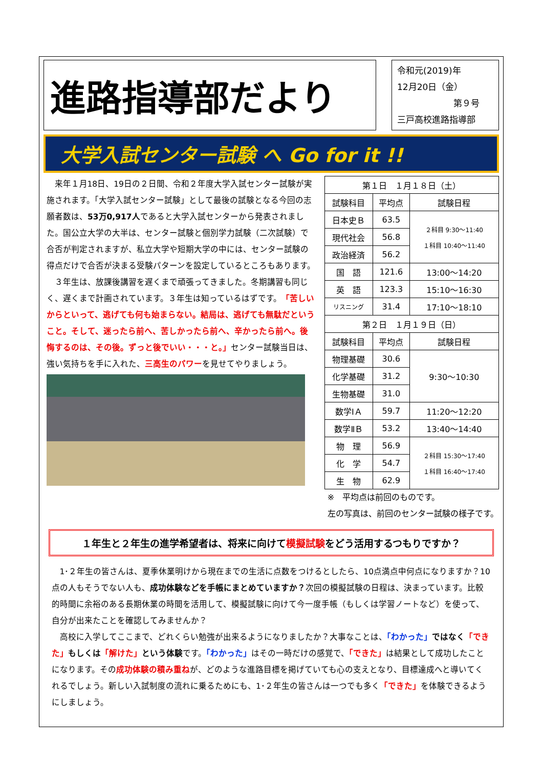進路指導部だより
令和元(2019)年
12月20日（金）
第９号
三戸高校進路指導部
大学入試センター試験 へ Go for it !!
来年１月18日、19日の２日間、令和２年度大学入試センター試験が実施されます。「大学入試センター試験」として最後の試験となる今回の志願者数は、53万0,917人であると大学入試センターから発表されました。国公立大学の大半は、センター試験と個別学力試験（二次試験）で合否が判定されますが、私立大学や短期大学の中には、センター試験の得点だけで合否が決まる受験パターンを設定しているところもあります。
３年生は、放課後講習を遅くまで頑張ってきました。冬期講習も同じく、遅くまで計画されています。３年生は知っているはずです。「苦しいからといって、逃げても何も始まらない。結局は、逃げても無駄だということ。そして、迷ったら前へ、苦しかったら前へ、辛かったら前へ。後悔するのは、その後。ずっと後でいい・・・と。」センター試験当日は、強い気持ちを手に入れた、三高生のパワーを見せてやりましょう。
| 第１日 １月１８日（土） | | |
| 試験科目 | 平均点 | 試験日程 |
| 日本史Ｂ | 63.5 | ２科目 9:30〜11:40 １科目 10:40〜11:40 |
| 現代社会 | 56.8 | |
| 政治経済 | 56.2 | |
| 国 語 | 121.6 | 13:00〜14:20 |
| 英 語 | 123.3 | 15:10〜16:30 |
| リスニング | 31.4 | 17:10〜18:10 |
| 第２日 １月１９日（日） | | |
| 試験科目 | 平均点 | 試験日程 |
| 物理基礎 | 30.6 | 9:30〜10:30 |
| 化学基礎 | 31.2 | |
| 生物基礎 | 31.0 | |
| 数学ⅠＡ | 59.7 | 11:20〜12:20 |
| 数学ⅡＢ | 53.2 | 13:40〜14:40 |
| 物 理 | 56.9 | ２科目 15:30〜17:40 １科目 16:40〜17:40 |
| 化 学 | 54.7 | |
| 生 物 | 62.9 | |
※　平均点は前回のものです。
左の写真は、前回のセンター試験の様子です。
１年生と２年生の進学希望者は、将来に向けて模擬試験をどう活用するつもりですか？
1･２年生の皆さんは、夏季休業明けから現在までの生活に点数をつけるとしたら、10点満点中何点になりますか？10点の人もそうでない人も、成功体験などを手帳にまとめていますか？次回の模擬試験の日程は、決まっています。比較的時間に余裕のある長期休業の時間を活用して、模擬試験に向けて今一度手帳（もしくは学習ノートなど）を使って、自分が出来たことを確認してみませんか？
高校に入学してここまで、どれくらい勉強が出来るようになりましたか？大事なことは、「わかった」ではなく「できた」もしくは「解けた」という体験です。「わかった」はその一時だけの感覚で、「できた」は結果として成功したことになります。その成功体験の積み重ねが、どのような進路目標を掲げていても心の支えとなり、目標達成へと導いてくれるでしょう。新しい入試制度の流れに乗るためにも、1･２年生の皆さんは一つでも多く「できた」を体験できるようにしましょう。